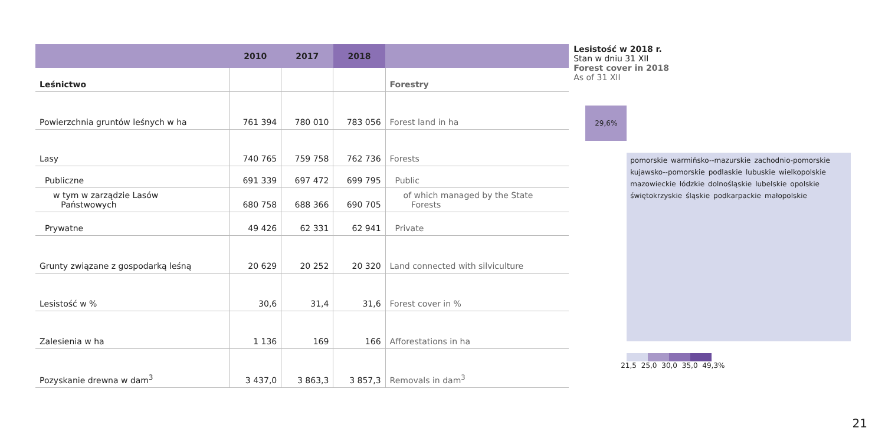| | 2010 | 2017 | 2018 | |
| --- | --- | --- | --- | --- |
| Leśnictwo | | | | Forestry |
| Powierzchnia gruntów leśnych w ha | 761 394 | 780 010 | 783 056 | Forest land in ha |
| Lasy | 740 765 | 759 758 | 762 736 | Forests |
| Publiczne | 691 339 | 697 472 | 699 795 | Public |
| w tym w zarządzie Lasów Państwowych | 680 758 | 688 366 | 690 705 | of which managed by the State Forests |
| Prywatne | 49 426 | 62 331 | 62 941 | Private |
| Grunty związane z gospodarką leśną | 20 629 | 20 252 | 20 320 | Land connected with silviculture |
| Lesistość w % | 30,6 | 31,4 | 31,6 | Forest cover in % |
| Zalesienia w ha | 1 136 | 169 | 166 | Afforestations in ha |
| Pozyskanie drewna w dam<sup>3</sup> | 3 437,0 | 3 863,3 | 3 857,3 | Removals in dam<sup>3</sup> |
Lesistość w 2018 r.
Stan w dniu 31 XII
Forest cover in 2018
As of 31 XII
29,6%
pomorskie warmińsko--mazurskie zachodnio-pomorskie kujawsko--pomorskie podlaskie lubuskie wielkopolskie mazowieckie łódzkie dolnośląskie lubelskie opolskie świętokrzyskie śląskie podkarpackie małopolskie
21,5 25,0 30,0 35,0 49,3%
21